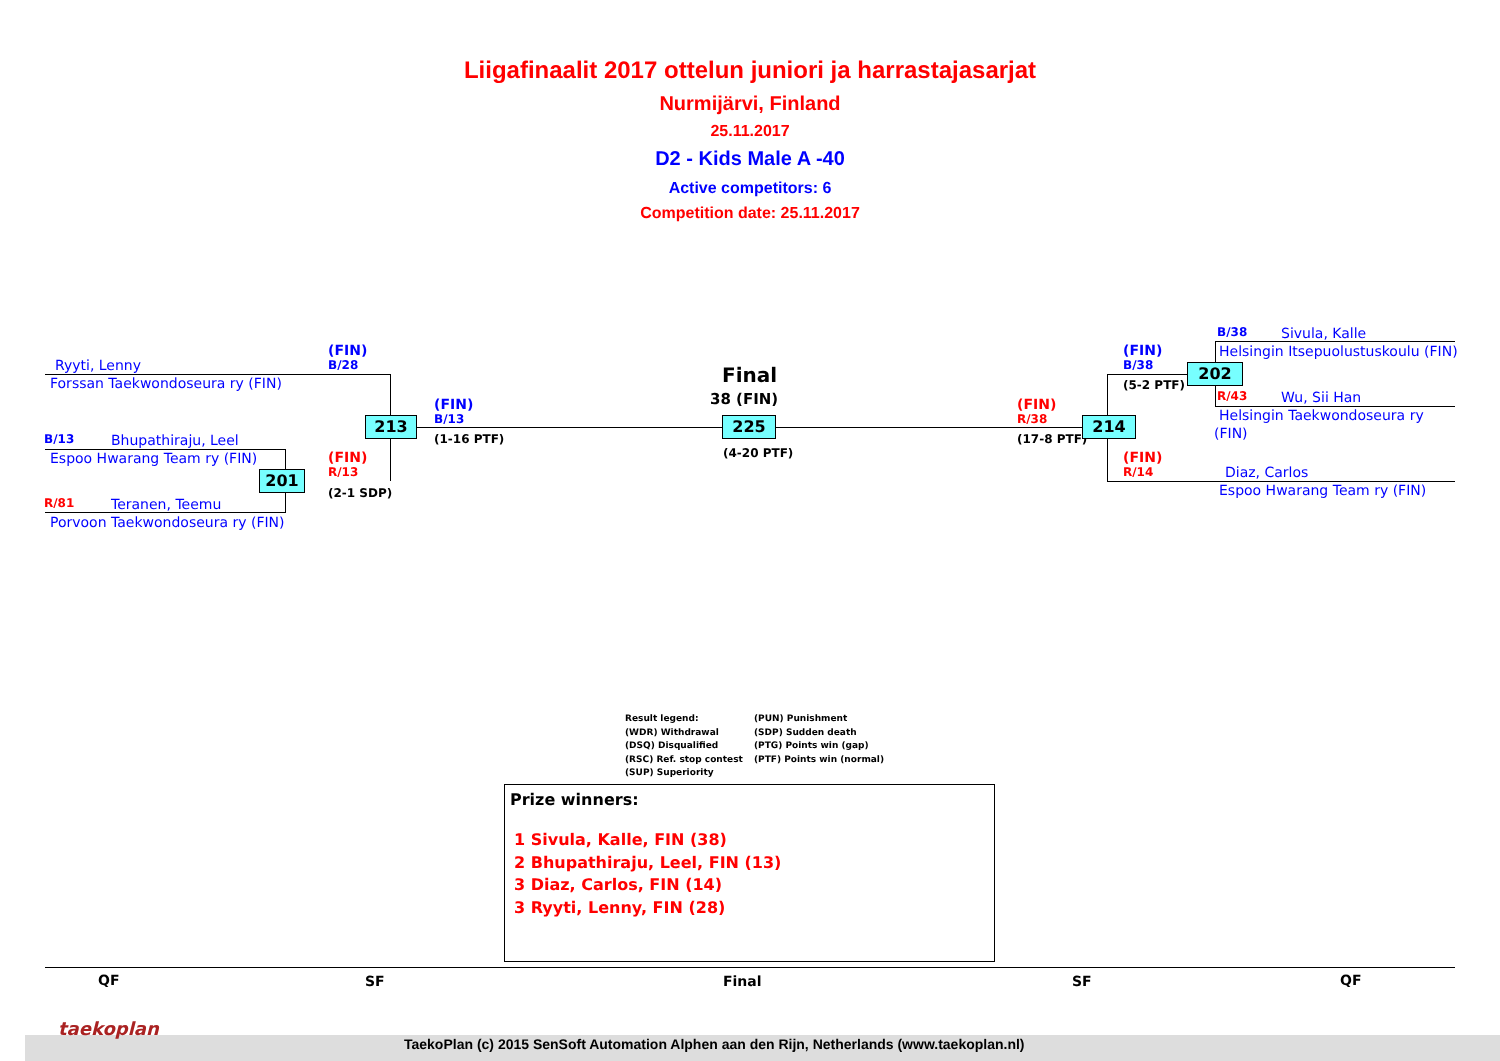Liigafinaalit 2017 ottelun juniori ja harrastajasarjat
Nurmijärvi, Finland
25.11.2017
D2 - Kids Male A -40
Active competitors: 6
Competition date: 25.11.2017
Ryyti, Lenny
Forssan Taekwondoseura ry (FIN)
B/13 Bhupathiraju, Leel
Espoo Hwarang Team ry (FIN)
R/81 Teranen, Teemu
Porvoon Taekwondoseura ry (FIN)
(FIN)
B/28
(FIN)
R/13
(2-1 SDP)
201
213
(FIN)
B/13
(1-16 PTF)
Final
38 (FIN)
225
(4-20 PTF)
(FIN)
R/38
(17-8 PTF)
214
(FIN)
B/38
(5-2 PTF)
202
(FIN)
R/14
B/38 Sivula, Kalle
Helsingin Itsepuolustuskoulu (FIN)
R/43 Wu, Sii Han
Helsingin Taekwondoseura ry
(FIN)
Diaz, Carlos
Espoo Hwarang Team ry (FIN)
Result legend:
(WDR) Withdrawal
(DSQ) Disqualified
(RSC) Ref. stop contest
(SUP) Superiority
(PUN) Punishment
(SDP) Sudden death
(PTG) Points win (gap)
(PTF) Points win (normal)
Prize winners:
1 Sivula, Kalle, FIN (38)
2 Bhupathiraju, Leel, FIN (13)
3 Diaz, Carlos, FIN (14)
3 Ryyti, Lenny, FIN (28)
QF SF Final SF QF
taekoplan
TaekoPlan (c) 2015 SenSoft Automation Alphen aan den Rijn, Netherlands (www.taekoplan.nl)